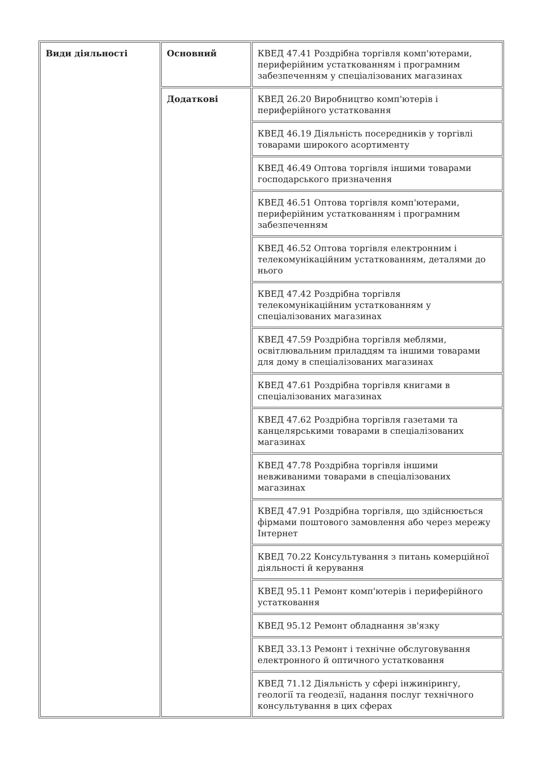| Види діяльності | Основний | КВЕД 47.41 Роздрібна торгівля комп'ютерами, периферійним устаткованням і програмним забезпеченням у спеціалізованих магазинах |
| | Додаткові | КВЕД 26.20 Виробництво комп'ютерів і периферійного устатковання |
| | | КВЕД 46.19 Діяльність посередників у торгівлі товарами широкого асортименту |
| | | КВЕД 46.49 Оптова торгівля іншими товарами господарського призначення |
| | | КВЕД 46.51 Оптова торгівля комп'ютерами, периферійним устаткованням і програмним забезпеченням |
| | | КВЕД 46.52 Оптова торгівля електронним і телекомунікаційним устаткованням, деталями до нього |
| | | КВЕД 47.42 Роздрібна торгівля телекомунікаційним устаткованням у спеціалізованих магазинах |
| | | КВЕД 47.59 Роздрібна торгівля меблями, освітлювальним приладдям та іншими товарами для дому в спеціалізованих магазинах |
| | | КВЕД 47.61 Роздрібна торгівля книгами в спеціалізованих магазинах |
| | | КВЕД 47.62 Роздрібна торгівля газетами та канцелярськими товарами в спеціалізованих магазинах |
| | | КВЕД 47.78 Роздрібна торгівля іншими невживаними товарами в спеціалізованих магазинах |
| | | КВЕД 47.91 Роздрібна торгівля, що здійснюється фірмами поштового замовлення або через мережу Інтернет |
| | | КВЕД 70.22 Консультування з питань комерційної діяльності й керування |
| | | КВЕД 95.11 Ремонт комп'ютерів і периферійного устатковання |
| | | КВЕД 95.12 Ремонт обладнання зв'язку |
| | | КВЕД 33.13 Ремонт і технічне обслуговування електронного й оптичного устатковання |
| | | КВЕД 71.12 Діяльність у сфері інжинірингу, геології та геодезії, надання послуг технічного консультування в цих сферах |